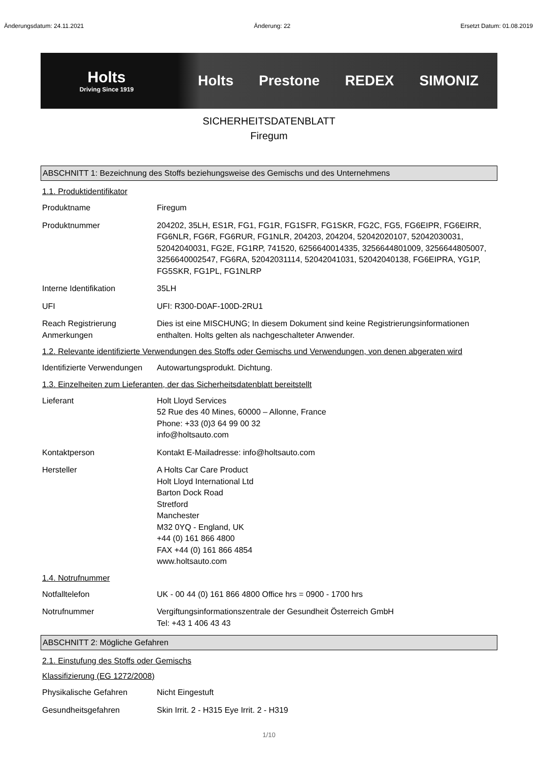Änderungsdatum: 24.11.2021 Änderung: 22 Ersetzt Datum: 01.08.2019
Holts
Driving Since 1919
Holts Prestone REDEX SIMONIZ
SICHERHEITSDATENBLATT
Firegum
ABSCHNITT 1: Bezeichnung des Stoffs beziehungsweise des Gemischs und des Unternehmens
1.1. Produktidentifikator
Produktname Firegum
Produktnummer 204202, 35LH, ES1R, FG1, FG1R, FG1SFR, FG1SKR, FG2C, FG5, FG6EIPR, FG6EIRR, FG6NLR, FG6R, FG6RUR, FG1NLR, 204203, 204204, 52042020107, 52042030031, 52042040031, FG2E, FG1RP, 741520, 6256640014335, 3256644801009, 3256644805007, 3256640002547, FG6RA, 52042031114, 52042041031, 52042040138, FG6EIPRA, YG1P, FG5SKR, FG1PL, FG1NLRP
Interne Identifikation 35LH
UFI UFI: R300-D0AF-100D-2RU1
Reach Registrierung Anmerkungen
Dies ist eine MISCHUNG; In diesem Dokument sind keine Registrierungsinformationen enthalten. Holts gelten als nachgeschalteter Anwender.
1.2. Relevante identifizierte Verwendungen des Stoffs oder Gemischs und Verwendungen, von denen abgeraten wird
Identifizierte Verwendungen
Autowartungsprodukt. Dichtung.
1.3. Einzelheiten zum Lieferanten, der das Sicherheitsdatenblatt bereitstellt
Lieferant Holt Lloyd Services
52 Rue des 40 Mines, 60000 – Allonne, France
Phone: +33 (0)3 64 99 00 32
info@holtsauto.com
Kontaktperson Kontakt E-Mailadresse: info@holtsauto.com
Hersteller A Holts Car Care Product
Holt Lloyd International Ltd
Barton Dock Road
Stretford
Manchester
M32 0YQ - England, UK
+44 (0) 161 866 4800
FAX +44 (0) 161 866 4854
www.holtsauto.com
1.4. Notrufnummer
Notfalltelefon UK - 00 44 (0) 161 866 4800 Office hrs = 0900 - 1700 hrs
Notrufnummer Vergiftungsinformationszentrale der Gesundheit Österreich GmbH
Tel: +43 1 406 43 43
ABSCHNITT 2: Mögliche Gefahren
2.1. Einstufung des Stoffs oder Gemischs
Klassifizierung (EG 1272/2008)
Physikalische Gefahren Nicht Eingestuft
Gesundheitsgefahren Skin Irrit. 2 - H315 Eye Irrit. 2 - H319
1/10